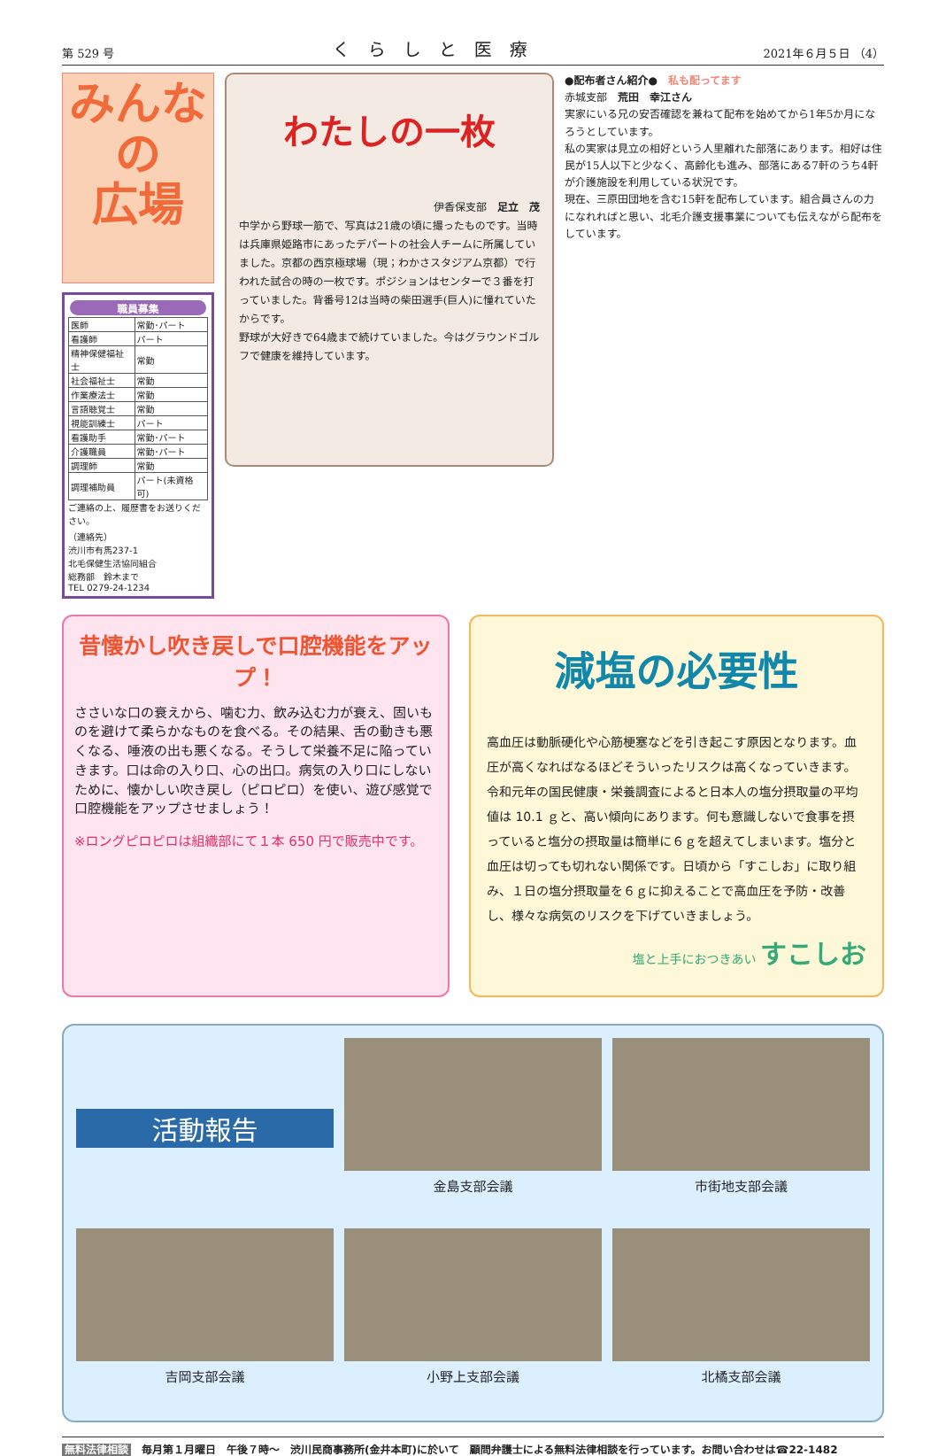第 529 号 くらしと医療 2021年６月５日 （4）
みんな
の
広場
職員募集
| 医師 | 常勤･パート |
| 看護師 | パート |
| 精神保健福祉士 | 常勤 |
| 社会福祉士 | 常勤 |
| 作業療法士 | 常勤 |
| 言語聴覚士 | 常勤 |
| 視能訓練士 | パート |
| 看護助手 | 常勤･パート |
| 介護職員 | 常勤･パート |
| 調理師 | 常勤 |
| 調理補助員 | パート(未資格可) |
ご連絡の上、履歴書をお送りください。
（連絡先）
渋川市有馬237-1
北毛保健生活協同組合
総務部　鈴木まで
TEL 0279-24-1234
わたしの一枚
伊香保支部　足立　茂
中学から野球一筋で、写真は21歳の頃に撮ったものです。当時は兵庫県姫路市にあったデパートの社会人チームに所属していました。京都の西京極球場（現；わかさスタジアム京都）で行われた試合の時の一枚です。ポジションはセンターで３番を打っていました。背番号12は当時の柴田選手(巨人)に憧れていたからです。
野球が大好きで64歳まで続けていました。今はグラウンドゴルフで健康を維持しています。
●配布者さん紹介●　私も配ってます
赤城支部　荒田　幸江さん
実家にいる兄の安否確認を兼ねて配布を始めてから1年5か月になろうとしています。
私の実家は見立の相好という人里離れた部落にあります。相好は住民が15人以下と少なく、高齢化も進み、部落にある7軒のうち4軒が介護施設を利用している状況です。
現在、三原田団地を含む15軒を配布しています。組合員さんの力になれればと思い、北毛介護支援事業についても伝えながら配布をしています。
昔懐かし吹き戻しで口腔機能をアップ！
ささいな口の衰えから、噛む力、飲み込む力が衰え、固いものを避けて柔らかなものを食べる。その結果、舌の動きも悪くなる、唾液の出も悪くなる。そうして栄養不足に陥っていきます。口は命の入り口、心の出口。病気の入り口にしないために、懐かしい吹き戻し（ピロピロ）を使い、遊び感覚で口腔機能をアップさせましょう！
※ロングピロピロは組織部にて１本 650 円で販売中です。
減塩の必要性
高血圧は動脈硬化や心筋梗塞などを引き起こす原因となります。血圧が高くなればなるほどそういったリスクは高くなっていきます。令和元年の国民健康・栄養調査によると日本人の塩分摂取量の平均値は 10.1 ｇと、高い傾向にあります。何も意識しないで食事を摂っていると塩分の摂取量は簡単に６ｇを超えてしまいます。塩分と血圧は切っても切れない関係です。日頃から「すこしお」に取り組み、１日の塩分摂取量を６ｇに抑えることで高血圧を予防・改善し、様々な病気のリスクを下げていきましょう。
塩と上手におつきあい すこしお
活動報告
金島支部会議
市街地支部会議
吉岡支部会議
小野上支部会議
北橘支部会議
無料法律相談　毎月第１月曜日　午後７時～　渋川民商事務所(金井本町)に於いて　顧問弁護士による無料法律相談を行っています。お問い合わせは☎22-1482